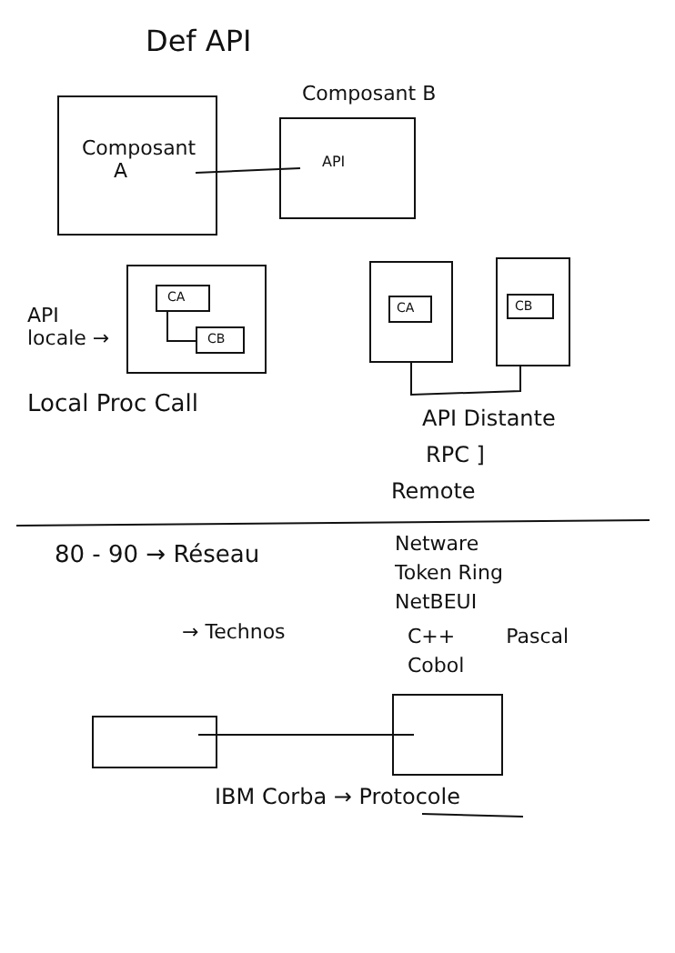Def API
Composant B
Composant
A
API
API
locale →
CA
CB
CA CB
Local Proc Call
API Distante
RPC ]
Remote
80 - 90 → Réseau
Netware
Token Ring
NetBEUI
→ Technos
C++ Pascal
Cobol
IBM Corba → Protocole